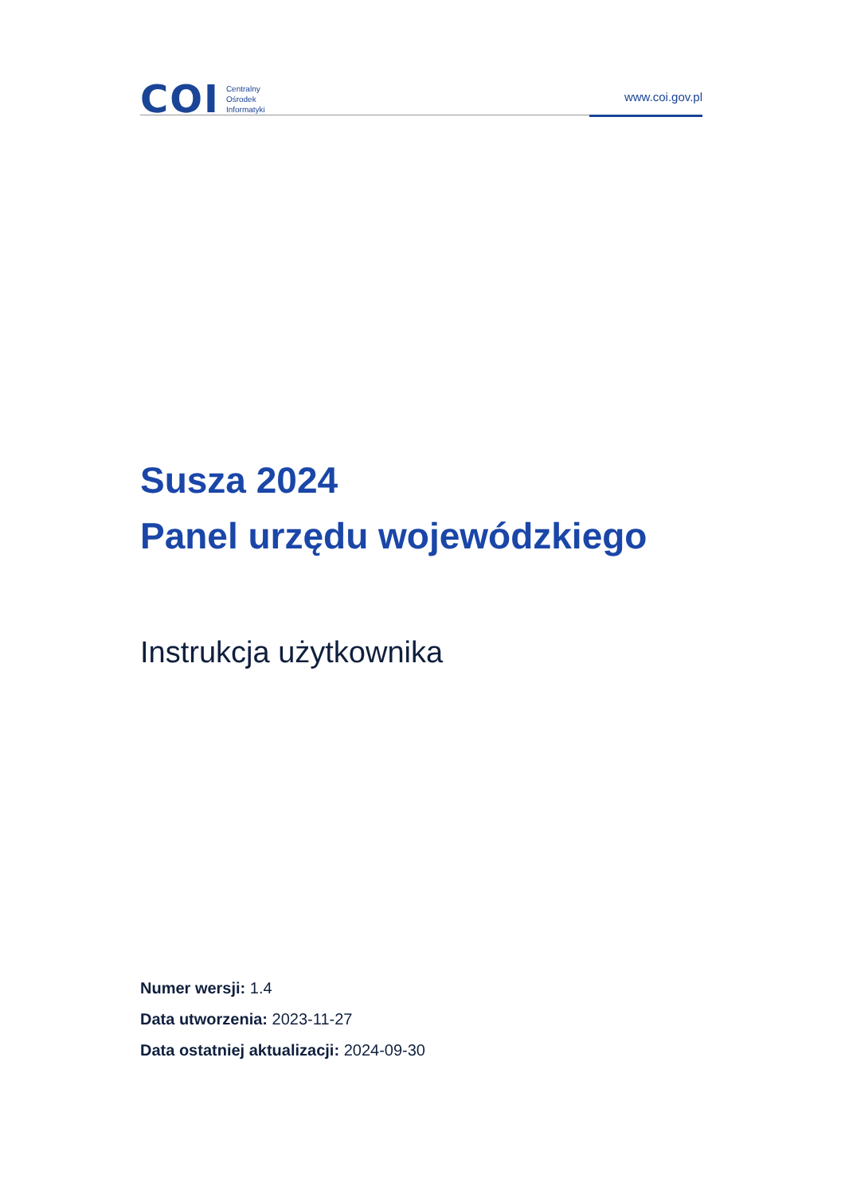COI
Centralny
Ośrodek
Informatyki
www.coi.gov.pl
Susza 2024
Panel urzędu wojewódzkiego
Instrukcja użytkownika
Numer wersji: 1.4
Data utworzenia: 2023-11-27
Data ostatniej aktualizacji: 2024-09-30